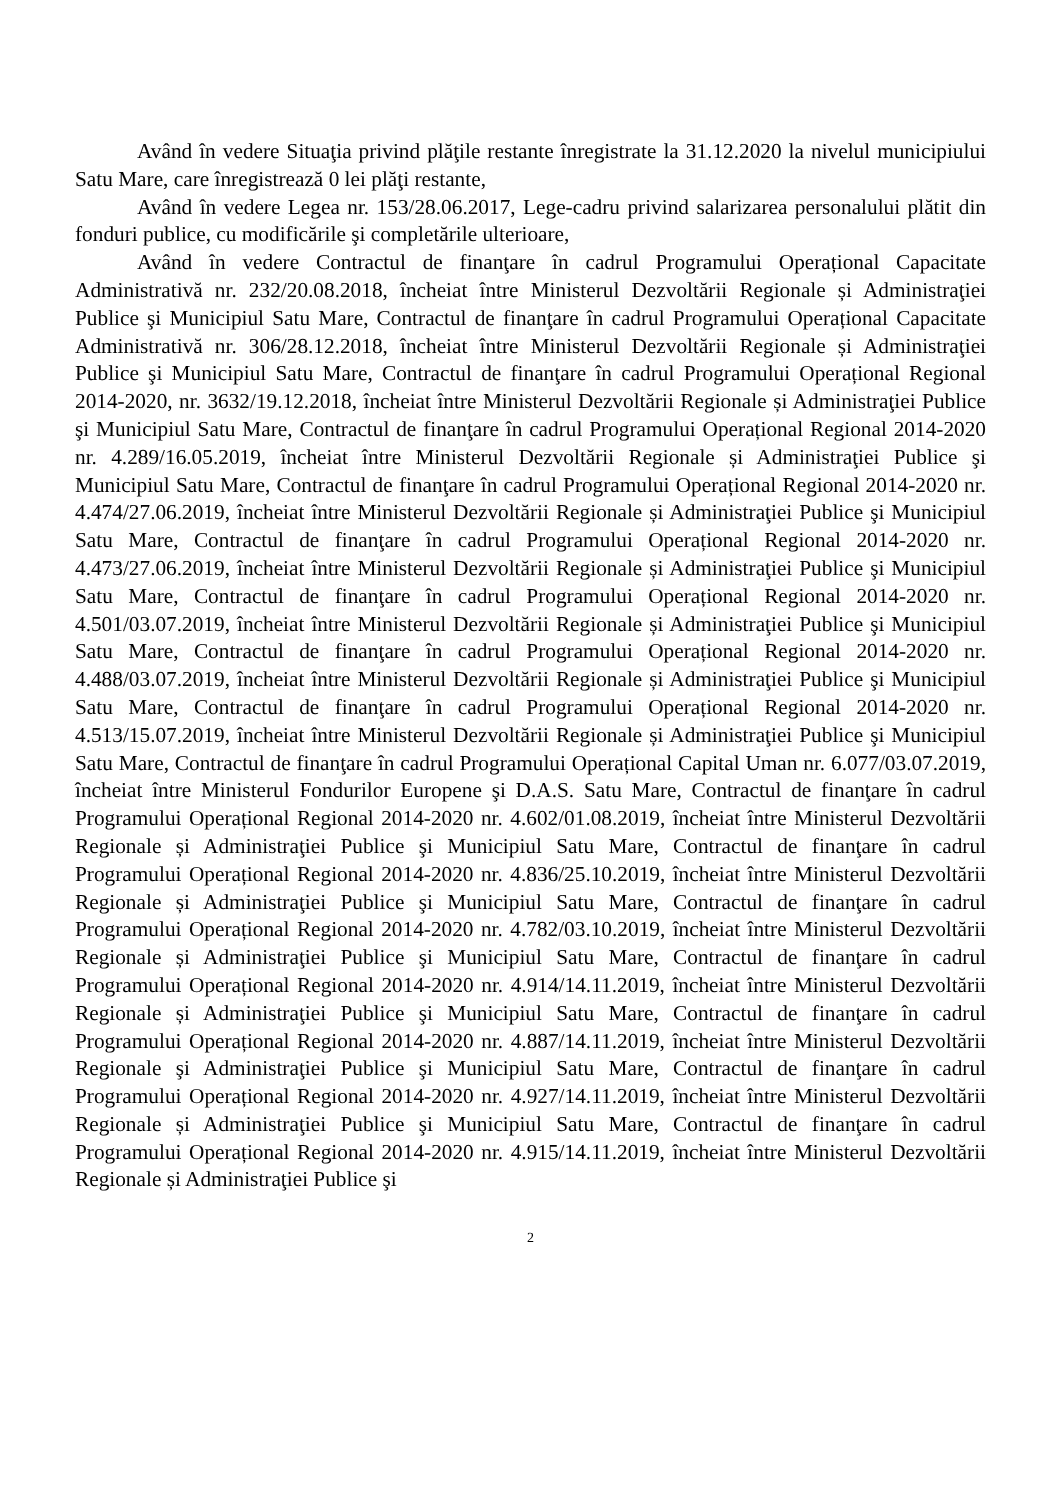Având în vedere Situaţia privind plăţile restante înregistrate la 31.12.2020 la nivelul municipiului Satu Mare, care înregistrează 0 lei plăţi restante,
Având în vedere Legea nr. 153/28.06.2017, Lege-cadru privind salarizarea personalului plătit din fonduri publice, cu modificările şi completările ulterioare,
Având în vedere Contractul de finanţare în cadrul Programului Operațional Capacitate Administrativă nr. 232/20.08.2018, încheiat între Ministerul Dezvoltării Regionale și Administraţiei Publice şi Municipiul Satu Mare, Contractul de finanţare în cadrul Programului Operațional Capacitate Administrativă nr. 306/28.12.2018, încheiat între Ministerul Dezvoltării Regionale și Administraţiei Publice şi Municipiul Satu Mare, Contractul de finanţare în cadrul Programului Operațional Regional 2014-2020, nr. 3632/19.12.2018, încheiat între Ministerul Dezvoltării Regionale și Administraţiei Publice şi Municipiul Satu Mare, Contractul de finanţare în cadrul Programului Operațional Regional 2014-2020 nr. 4.289/16.05.2019, încheiat între Ministerul Dezvoltării Regionale și Administraţiei Publice şi Municipiul Satu Mare, Contractul de finanţare în cadrul Programului Operațional Regional 2014-2020 nr. 4.474/27.06.2019, încheiat între Ministerul Dezvoltării Regionale și Administraţiei Publice şi Municipiul Satu Mare, Contractul de finanţare în cadrul Programului Operațional Regional 2014-2020 nr. 4.473/27.06.2019, încheiat între Ministerul Dezvoltării Regionale și Administraţiei Publice şi Municipiul Satu Mare, Contractul de finanţare în cadrul Programului Operațional Regional 2014-2020 nr. 4.501/03.07.2019, încheiat între Ministerul Dezvoltării Regionale și Administraţiei Publice şi Municipiul Satu Mare, Contractul de finanţare în cadrul Programului Operațional Regional 2014-2020 nr. 4.488/03.07.2019, încheiat între Ministerul Dezvoltării Regionale și Administraţiei Publice şi Municipiul Satu Mare, Contractul de finanţare în cadrul Programului Operațional Regional 2014-2020 nr. 4.513/15.07.2019, încheiat între Ministerul Dezvoltării Regionale și Administraţiei Publice şi Municipiul Satu Mare, Contractul de finanţare în cadrul Programului Operațional Capital Uman nr. 6.077/03.07.2019, încheiat între Ministerul Fondurilor Europene şi D.A.S. Satu Mare, Contractul de finanţare în cadrul Programului Operațional Regional 2014-2020 nr. 4.602/01.08.2019, încheiat între Ministerul Dezvoltării Regionale și Administraţiei Publice şi Municipiul Satu Mare, Contractul de finanţare în cadrul Programului Operațional Regional 2014-2020 nr. 4.836/25.10.2019, încheiat între Ministerul Dezvoltării Regionale și Administraţiei Publice şi Municipiul Satu Mare, Contractul de finanţare în cadrul Programului Operațional Regional 2014-2020 nr. 4.782/03.10.2019, încheiat între Ministerul Dezvoltării Regionale și Administraţiei Publice şi Municipiul Satu Mare, Contractul de finanţare în cadrul Programului Operațional Regional 2014-2020 nr. 4.914/14.11.2019, încheiat între Ministerul Dezvoltării Regionale și Administraţiei Publice şi Municipiul Satu Mare, Contractul de finanţare în cadrul Programului Operațional Regional 2014-2020 nr. 4.887/14.11.2019, încheiat între Ministerul Dezvoltării Regionale şi Administraţiei Publice şi Municipiul Satu Mare, Contractul de finanţare în cadrul Programului Operațional Regional 2014-2020 nr. 4.927/14.11.2019, încheiat între Ministerul Dezvoltării Regionale și Administraţiei Publice şi Municipiul Satu Mare, Contractul de finanţare în cadrul Programului Operațional Regional 2014-2020 nr. 4.915/14.11.2019, încheiat între Ministerul Dezvoltării Regionale și Administraţiei Publice şi
2